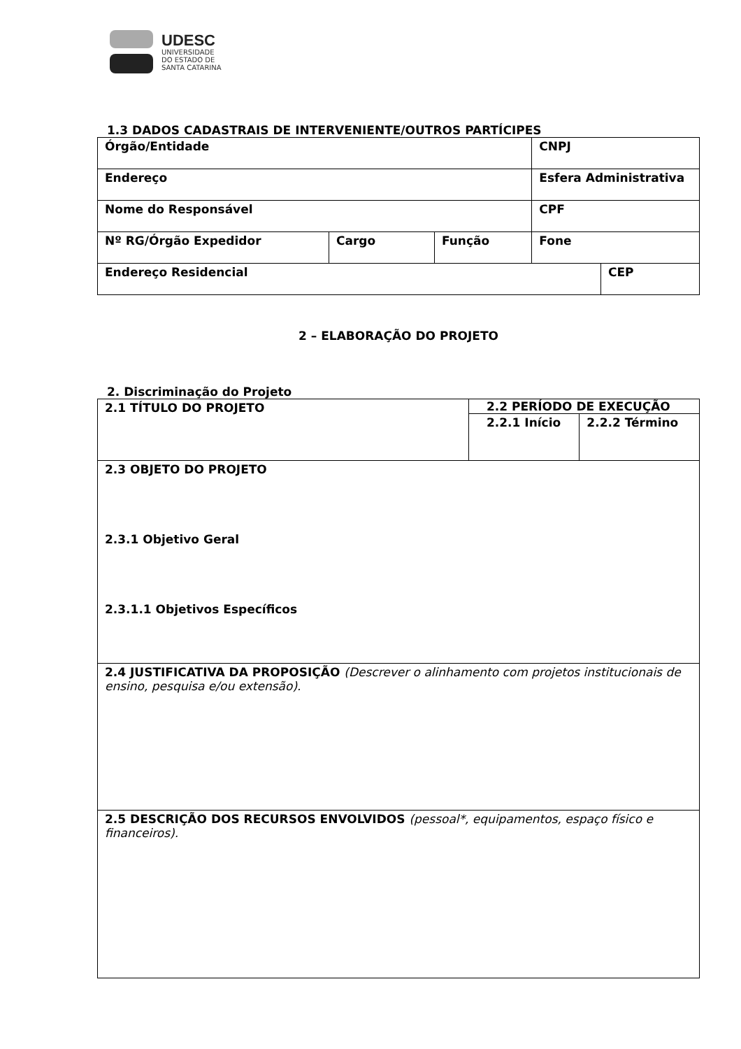UDESC
UNIVERSIDADE
DO ESTADO DE
SANTA CATARINA
1.3 DADOS CADASTRAIS DE INTERVENIENTE/OUTROS PARTÍCIPES
| Órgão/Entidade | | | CNPJ | |
| Endereço | | | Esfera Administrativa | |
| Nome do Responsável | | | CPF | |
| Nº RG/Órgão Expedidor | Cargo | Função | Fone | |
| Endereço Residencial | | | | CEP |
2 – ELABORAÇÃO DO PROJETO
2. Discriminação do Projeto
| 2.1 TÍTULO DO PROJETO | 2.2 PERÍODO DE EXECUÇÃO | |
| | 2.2.1 Início | 2.2.2 Término |
| 2.3 OBJETO DO PROJETO 2.3.1 Objetivo Geral 2.3.1.1 Objetivos Específicos | | |
| 2.4 JUSTIFICATIVA DA PROPOSIÇÃO (Descrever o alinhamento com projetos institucionais de ensino, pesquisa e/ou extensão). | | |
| 2.5 DESCRIÇÃO DOS RECURSOS ENVOLVIDOS (pessoal*, equipamentos, espaço físico e financeiros). | | |